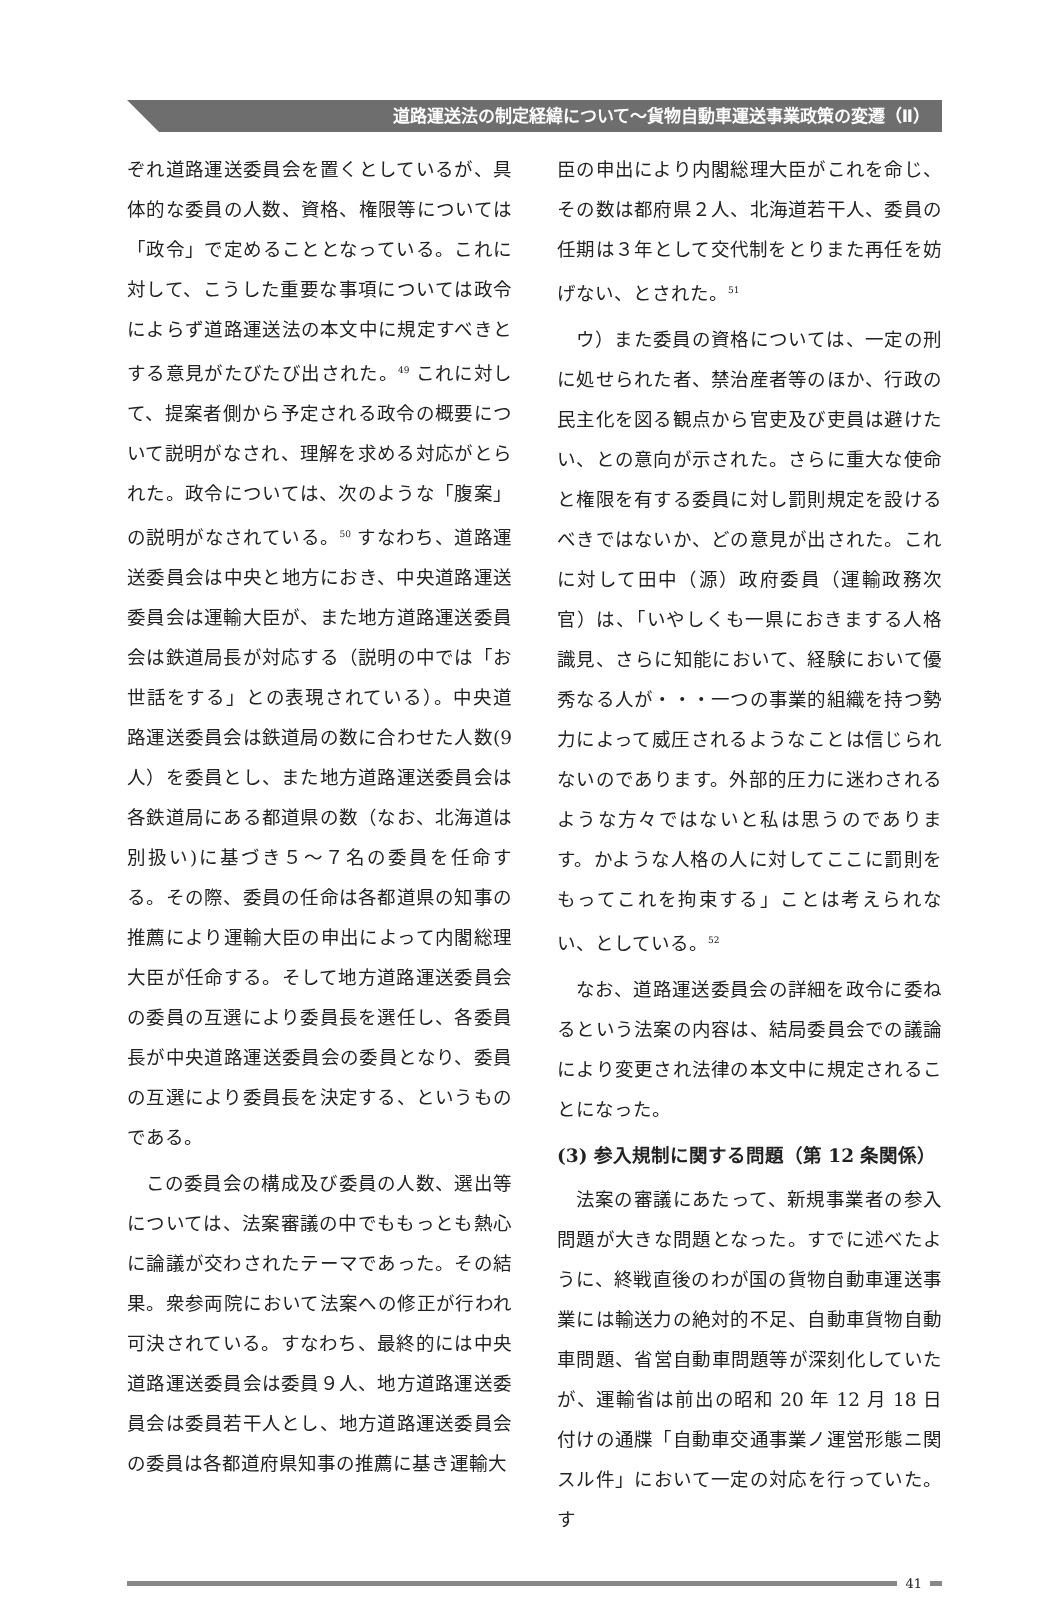道路運送法の制定経緯について～貨物自動車運送事業政策の変遷（Ⅱ）
ぞれ道路運送委員会を置くとしているが、具体的な委員の人数、資格、権限等については「政令」で定めることとなっている。これに対して、こうした重要な事項については政令によらず道路運送法の本文中に規定すべきとする意見がたびたび出された。<sup>49</sup> これに対して、提案者側から予定される政令の概要について説明がなされ、理解を求める対応がとられた。政令については、次のような「腹案」の説明がなされている。<sup>50</sup> すなわち、道路運送委員会は中央と地方におき、中央道路運送委員会は運輸大臣が、また地方道路運送委員会は鉄道局長が対応する（説明の中では「お世話をする」との表現されている）。中央道路運送委員会は鉄道局の数に合わせた人数(9人）を委員とし、また地方道路運送委員会は各鉄道局にある都道県の数（なお、北海道は別扱い)に基づき５～７名の委員を任命する。その際、委員の任命は各都道県の知事の推薦により運輸大臣の申出によって内閣総理大臣が任命する。そして地方道路運送委員会の委員の互選により委員長を選任し、各委員長が中央道路運送委員会の委員となり、委員の互選により委員長を決定する、というものである。
この委員会の構成及び委員の人数、選出等については、法案審議の中でももっとも熱心に論議が交わされたテーマであった。その結果。衆参両院において法案への修正が行われ可決されている。すなわち、最終的には中央道路運送委員会は委員９人、地方道路運送委員会は委員若干人とし、地方道路運送委員会の委員は各都道府県知事の推薦に基き運輸大
臣の申出により内閣総理大臣がこれを命じ、その数は都府県２人、北海道若干人、委員の任期は３年として交代制をとりまた再任を妨げない、とされた。<sup>51</sup>
ウ）また委員の資格については、一定の刑に処せられた者、禁治産者等のほか、行政の民主化を図る観点から官吏及び吏員は避けたい、との意向が示された。さらに重大な使命と権限を有する委員に対し罰則規定を設けるべきではないか、どの意見が出された。これに対して田中（源）政府委員（運輸政務次官）は、「いやしくも一県におきまする人格識見、さらに知能において、経験において優秀なる人が・・・一つの事業的組織を持つ勢力によって威圧されるようなことは信じられないのであります。外部的圧力に迷わされるような方々ではないと私は思うのであります。かような人格の人に対してここに罰則をもってこれを拘束する」ことは考えられない、としている。<sup>52</sup>
なお、道路運送委員会の詳細を政令に委ねるという法案の内容は、結局委員会での議論により変更され法律の本文中に規定されることになった。
(3) 参入規制に関する問題（第 12 条関係）
法案の審議にあたって、新規事業者の参入問題が大きな問題となった。すでに述べたように、終戦直後のわが国の貨物自動車運送事業には輸送力の絶対的不足、自動車貨物自動車問題、省営自動車問題等が深刻化していたが、運輸省は前出の昭和 20 年 12 月 18 日付けの通牒「自動車交通事業ノ運営形態ニ関スル件」において一定の対応を行っていた。す
41